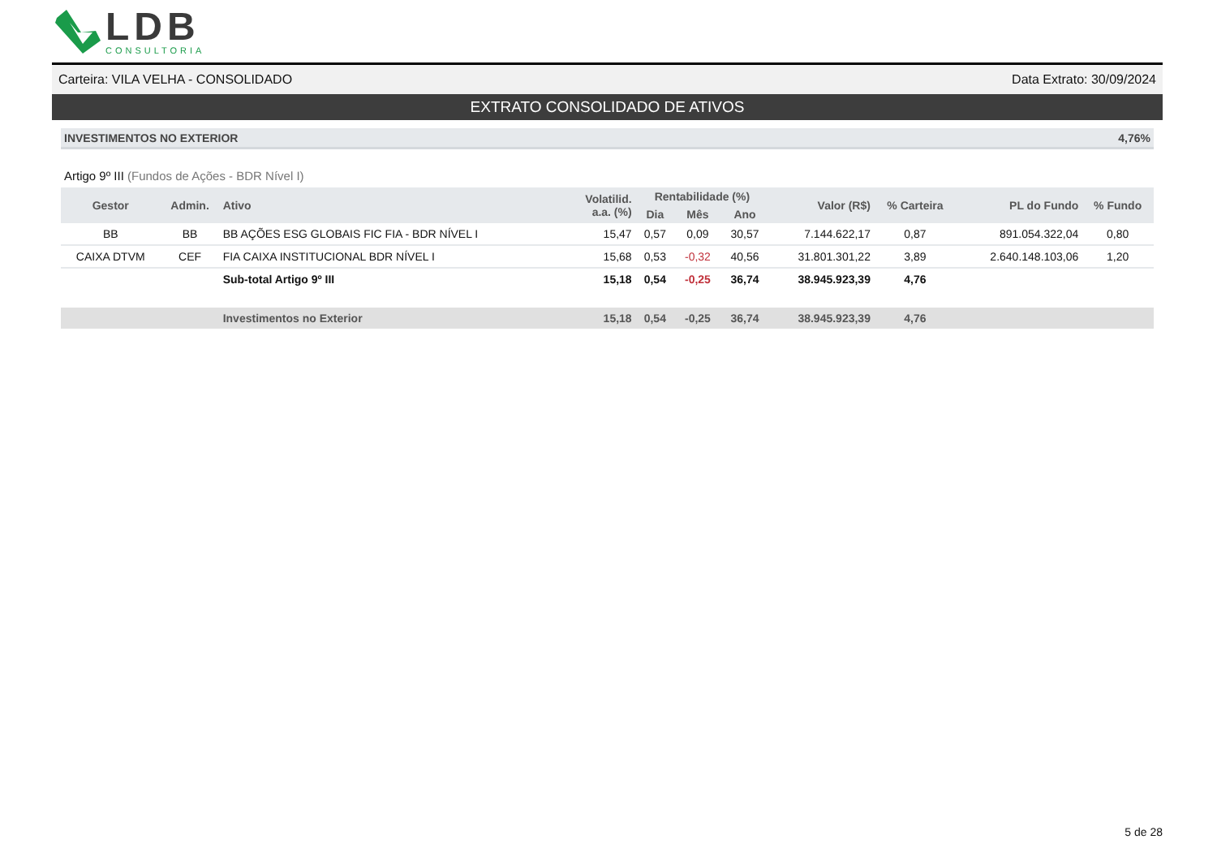LDB
CONSULTORIA
Carteira: VILA VELHA - CONSOLIDADO Data Extrato: 30/09/2024
EXTRATO CONSOLIDADO DE ATIVOS
INVESTIMENTOS NO EXTERIOR 4,76%
Artigo 9º III (Fundos de Ações - BDR Nível I)
| Gestor | Admin. | Ativo | Volatilid. a.a. (%) | Rentabilidade (%) | | | Valor (R$) | % Carteira | PL do Fundo | % Fundo |
| --- | --- | --- | --- | --- | --- | --- | --- | --- | --- | --- |
| | | | | Dia | Mês | Ano | | | | |
| BB | BB | BB AÇÕES ESG GLOBAIS FIC FIA - BDR NÍVEL I | 15,47 | 0,57 | 0,09 | 30,57 | 7.144.622,17 | 0,87 | 891.054.322,04 | 0,80 |
| CAIXA DTVM | CEF | FIA CAIXA INSTITUCIONAL BDR NÍVEL I | 15,68 | 0,53 | -0,32 | 40,56 | 31.801.301,22 | 3,89 | 2.640.148.103,06 | 1,20 |
| | | Sub-total Artigo 9º III | 15,18 | 0,54 | -0,25 | 36,74 | 38.945.923,39 | 4,76 | | |
| | | Investimentos no Exterior | 15,18 | 0,54 | -0,25 | 36,74 | 38.945.923,39 | 4,76 | | |
5 de 28